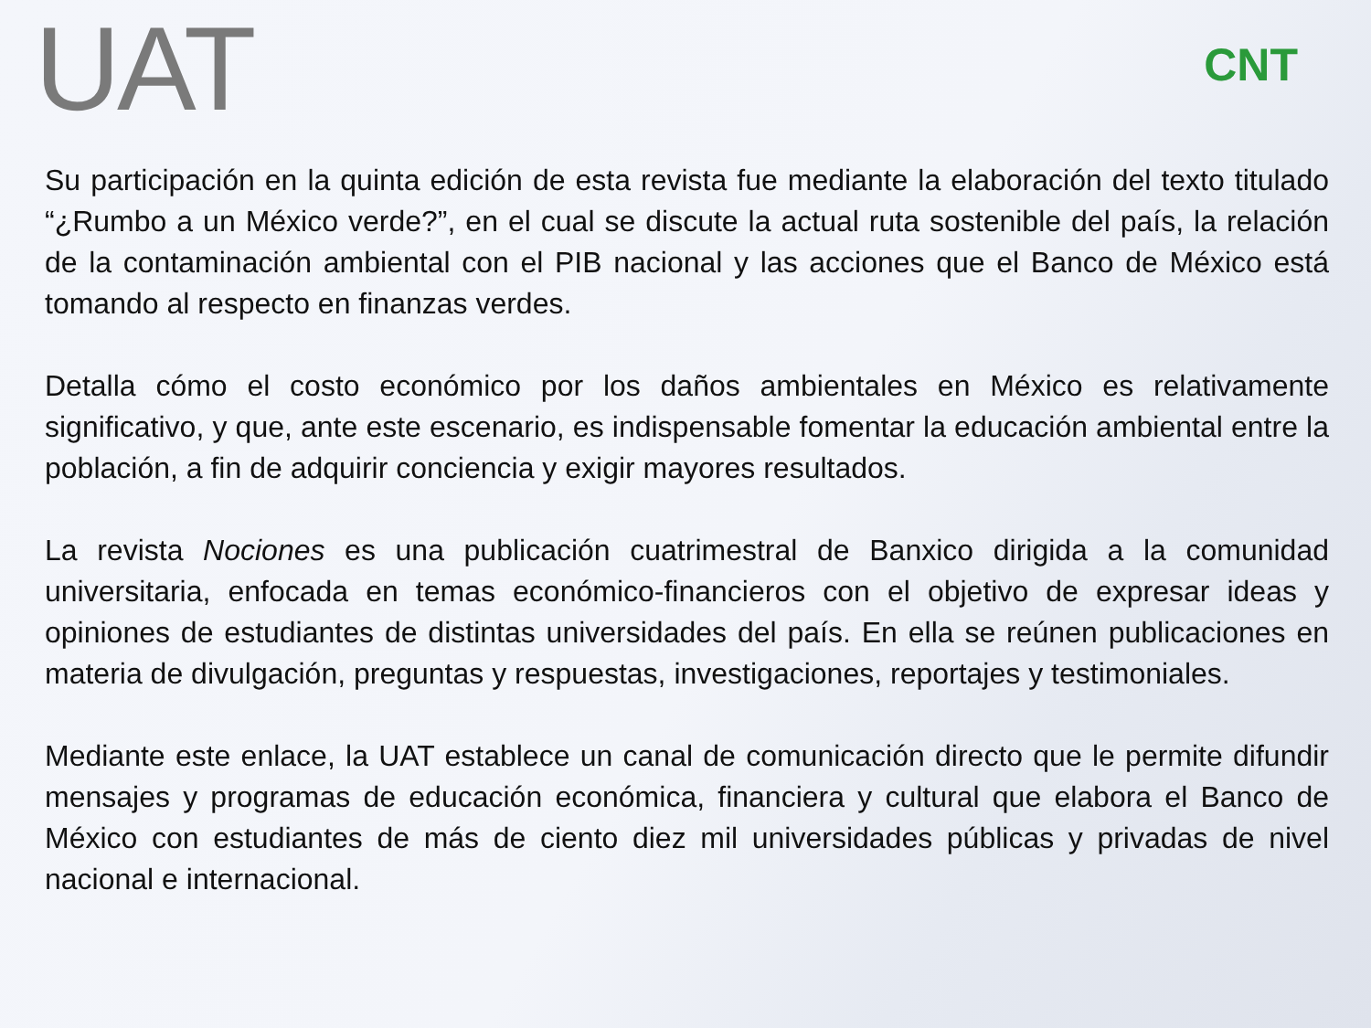UAT
CNT
Su participación en la quinta edición de esta revista fue mediante la elaboración del texto titulado “¿Rumbo a un México verde?”, en el cual se discute la actual ruta sostenible del país, la relación de la contaminación ambiental con el PIB nacional y las acciones que el Banco de México está tomando al respecto en finanzas verdes.
Detalla cómo el costo económico por los daños ambientales en México es relativamente significativo, y que, ante este escenario, es indispensable fomentar la educación ambiental entre la población, a fin de adquirir conciencia y exigir mayores resultados.
La revista Nociones es una publicación cuatrimestral de Banxico dirigida a la comunidad universitaria, enfocada en temas económico-financieros con el objetivo de expresar ideas y opiniones de estudiantes de distintas universidades del país. En ella se reúnen publicaciones en materia de divulgación, preguntas y respuestas, investigaciones, reportajes y testimoniales.
Mediante este enlace, la UAT establece un canal de comunicación directo que le permite difundir mensajes y programas de educación económica, financiera y cultural que elabora el Banco de México con estudiantes de más de ciento diez mil universidades públicas y privadas de nivel nacional e internacional.